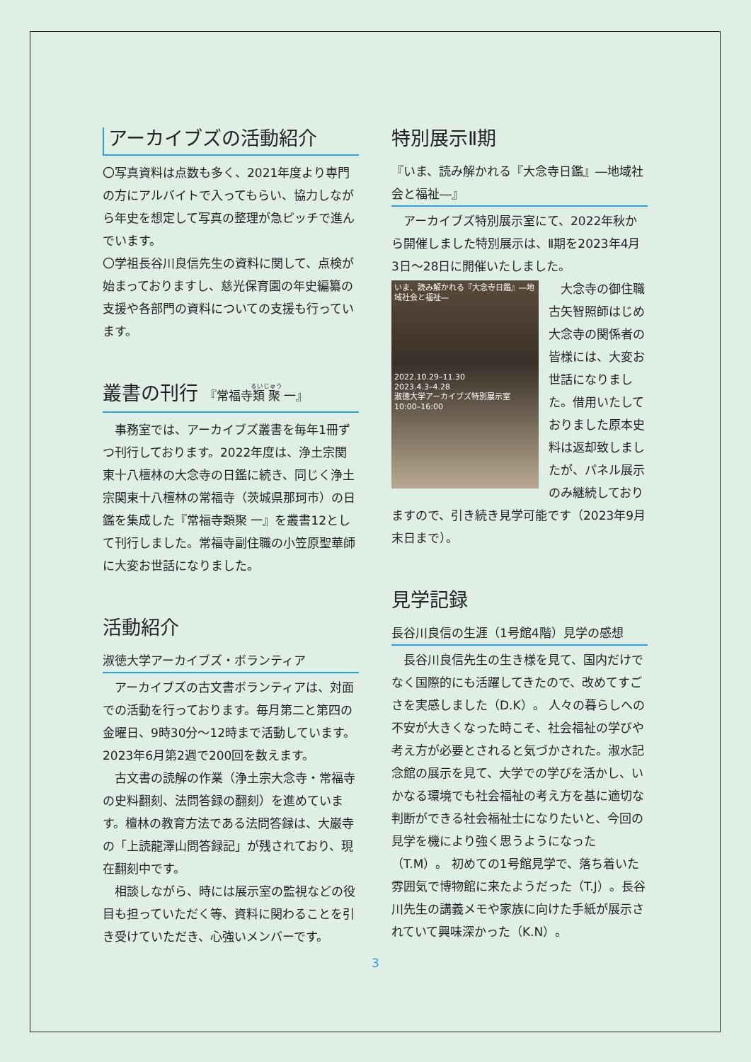アーカイブズの活動紹介
〇写真資料は点数も多く、2021年度より専門の方にアルバイトで入ってもらい、協力しながら年史を想定して写真の整理が急ピッチで進んでいます。
〇学祖長谷川良信先生の資料に関して、点検が始まっておりますし、慈光保育園の年史編纂の支援や各部門の資料についての支援も行っています。
叢書の刊行 『常福寺類聚 一』
　事務室では、アーカイブズ叢書を毎年1冊ずつ刊行しております。2022年度は、浄土宗関東十八檀林の大念寺の日鑑に続き、同じく浄土宗関東十八檀林の常福寺（茨城県那珂市）の日鑑を集成した『常福寺類聚 一』を叢書12として刊行しました。常福寺副住職の小笠原聖華師に大変お世話になりました。
活動紹介
淑徳大学アーカイブズ・ボランティア
　アーカイブズの古文書ボランティアは、対面での活動を行っております。毎月第二と第四の金曜日、9時30分～12時まで活動しています。2023年6月第2週で200回を数えます。
　古文書の読解の作業（浄土宗大念寺・常福寺の史料翻刻、法問答録の翻刻）を進めています。檀林の教育方法である法問答録は、大巌寺の「上読龍澤山問答録記」が残されており、現在翻刻中です。
　相談しながら、時には展示室の監視などの役目も担っていただく等、資料に関わることを引き受けていただき、心強いメンバーです。
特別展示Ⅱ期
『いま、読み解かれる『大念寺日鑑』―地域社会と福祉―』
　アーカイブズ特別展示室にて、2022年秋から開催しました特別展示は、Ⅱ期を2023年4月3日～28日に開催いたしました。
いま、読み解かれる『大念寺日鑑』―地域社会と福祉―
2022.10.29–11.30
2023.4.3–4.28
淑徳大学アーカイブズ特別展示室
10:00–16:00
　大念寺の御住職古矢智照師はじめ大念寺の関係者の皆様には、大変お世話になりました。借用いたしておりました原本史料は返却致しましたが、パネル展示のみ継続しておりますので、引き続き見学可能です（2023年9月末日まで）。
見学記録
長谷川良信の生涯（1号館4階）見学の感想
　長谷川良信先生の生き様を見て、国内だけでなく国際的にも活躍してきたので、改めてすごさを実感しました（D.K）。 人々の暮らしへの不安が大きくなった時こそ、社会福祉の学びや考え方が必要とされると気づかされた。淑水記念館の展示を見て、大学での学びを活かし、いかなる環境でも社会福祉の考え方を基に適切な判断ができる社会福祉士になりたいと、今回の見学を機により強く思うようになった（T.M）。 初めての1号館見学で、落ち着いた雰囲気で博物館に来たようだった（T.J）。長谷川先生の講義メモや家族に向けた手紙が展示されていて興味深かった（K.N）。
3